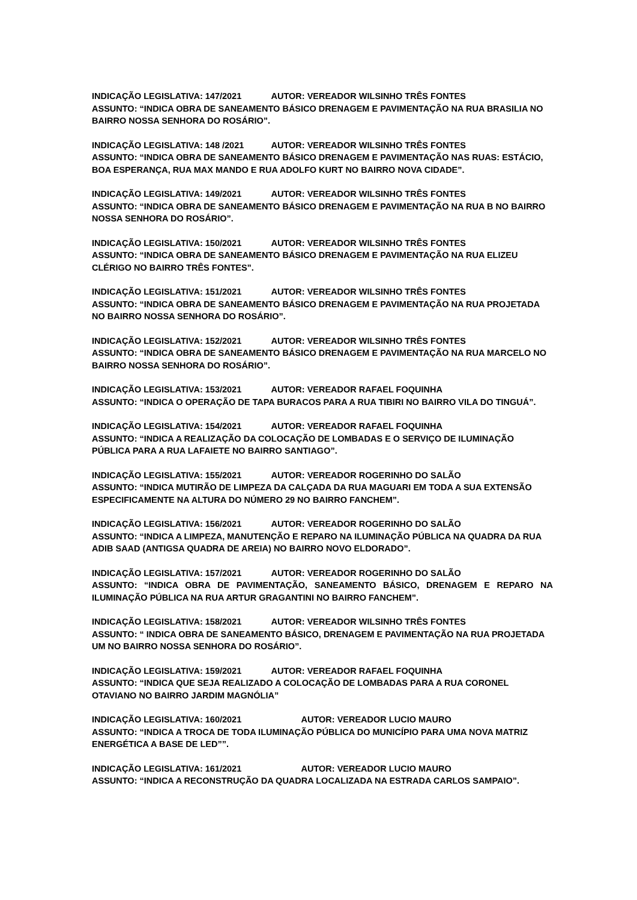INDICAÇÃO LEGISLATIVA: 147/2021 AUTOR: VEREADOR WILSINHO TRÊS FONTES
ASSUNTO: “INDICA OBRA DE SANEAMENTO BÁSICO DRENAGEM E PAVIMENTAÇÃO NA RUA BRASILIA NO BAIRRO NOSSA SENHORA DO ROSÁRIO”.
INDICAÇÃO LEGISLATIVA: 148 /2021 AUTOR: VEREADOR WILSINHO TRÊS FONTES
ASSUNTO: “INDICA OBRA DE SANEAMENTO BÁSICO DRENAGEM E PAVIMENTAÇÃO NAS RUAS: ESTÁCIO, BOA ESPERANÇA, RUA MAX MANDO E RUA ADOLFO KURT NO BAIRRO NOVA CIDADE”.
INDICAÇÃO LEGISLATIVA: 149/2021 AUTOR: VEREADOR WILSINHO TRÊS FONTES
ASSUNTO: “INDICA OBRA DE SANEAMENTO BÁSICO DRENAGEM E PAVIMENTAÇÃO NA RUA B NO BAIRRO NOSSA SENHORA DO ROSÁRIO”.
INDICAÇÃO LEGISLATIVA: 150/2021 AUTOR: VEREADOR WILSINHO TRÊS FONTES
ASSUNTO: “INDICA OBRA DE SANEAMENTO BÁSICO DRENAGEM E PAVIMENTAÇÃO NA RUA ELIZEU CLÉRIGO NO BAIRRO TRÊS FONTES”.
INDICAÇÃO LEGISLATIVA: 151/2021 AUTOR: VEREADOR WILSINHO TRÊS FONTES
ASSUNTO: “INDICA OBRA DE SANEAMENTO BÁSICO DRENAGEM E PAVIMENTAÇÃO NA RUA PROJETADA NO BAIRRO NOSSA SENHORA DO ROSÁRIO”.
INDICAÇÃO LEGISLATIVA: 152/2021 AUTOR: VEREADOR WILSINHO TRÊS FONTES
ASSUNTO: “INDICA OBRA DE SANEAMENTO BÁSICO DRENAGEM E PAVIMENTAÇÃO NA RUA MARCELO NO BAIRRO NOSSA SENHORA DO ROSÁRIO”.
INDICAÇÃO LEGISLATIVA: 153/2021 AUTOR: VEREADOR RAFAEL FOQUINHA
ASSUNTO: “INDICA O OPERAÇÃO DE TAPA BURACOS PARA A RUA TIBIRI NO BAIRRO VILA DO TINGUÁ”.
INDICAÇÃO LEGISLATIVA: 154/2021 AUTOR: VEREADOR RAFAEL FOQUINHA
ASSUNTO: “INDICA A REALIZAÇÃO DA COLOCAÇÃO DE LOMBADAS E O SERVIÇO DE ILUMINAÇÃO PÚBLICA PARA A RUA LAFAIETE NO BAIRRO SANTIAGO”.
INDICAÇÃO LEGISLATIVA: 155/2021 AUTOR: VEREADOR ROGERINHO DO SALÃO
ASSUNTO: “INDICA MUTIRÃO DE LIMPEZA DA CALÇADA DA RUA MAGUARI EM TODA A SUA EXTENSÃO ESPECIFICAMENTE NA ALTURA DO NÚMERO 29 NO BAIRRO FANCHEM”.
INDICAÇÃO LEGISLATIVA: 156/2021 AUTOR: VEREADOR ROGERINHO DO SALÃO
ASSUNTO: “INDICA A LIMPEZA, MANUTENÇÃO E REPARO NA ILUMINAÇÃO PÚBLICA NA QUADRA DA RUA ADIB SAAD (ANTIGSA QUADRA DE AREIA) NO BAIRRO NOVO ELDORADO”.
INDICAÇÃO LEGISLATIVA: 157/2021 AUTOR: VEREADOR ROGERINHO DO SALÃO
ASSUNTO: “INDICA OBRA DE PAVIMENTAÇÃO, SANEAMENTO BÁSICO, DRENAGEM E REPARO NA ILUMINAÇÃO PÚBLICA NA RUA ARTUR GRAGANTINI NO BAIRRO FANCHEM”.
INDICAÇÃO LEGISLATIVA: 158/2021 AUTOR: VEREADOR WILSINHO TRÊS FONTES
ASSUNTO: “ INDICA OBRA DE SANEAMENTO BÁSICO, DRENAGEM E PAVIMENTAÇÃO NA RUA PROJETADA UM NO BAIRRO NOSSA SENHORA DO ROSÁRIO”.
INDICAÇÃO LEGISLATIVA: 159/2021 AUTOR: VEREADOR RAFAEL FOQUINHA
ASSUNTO: “INDICA QUE SEJA REALIZADO A COLOCAÇÃO DE LOMBADAS PARA A RUA CORONEL OTAVIANO NO BAIRRO JARDIM MAGNÓLIA”
INDICAÇÃO LEGISLATIVA: 160/2021 AUTOR: VEREADOR LUCIO MAURO
ASSUNTO: “INDICA A TROCA DE TODA ILUMINAÇÃO PÚBLICA DO MUNICÍPIO PARA UMA NOVA MATRIZ ENERGÉTICA A BASE DE LED””.
INDICAÇÃO LEGISLATIVA: 161/2021 AUTOR: VEREADOR LUCIO MAURO
ASSUNTO: “INDICA A RECONSTRUÇÃO DA QUADRA LOCALIZADA NA ESTRADA CARLOS SAMPAIO”.